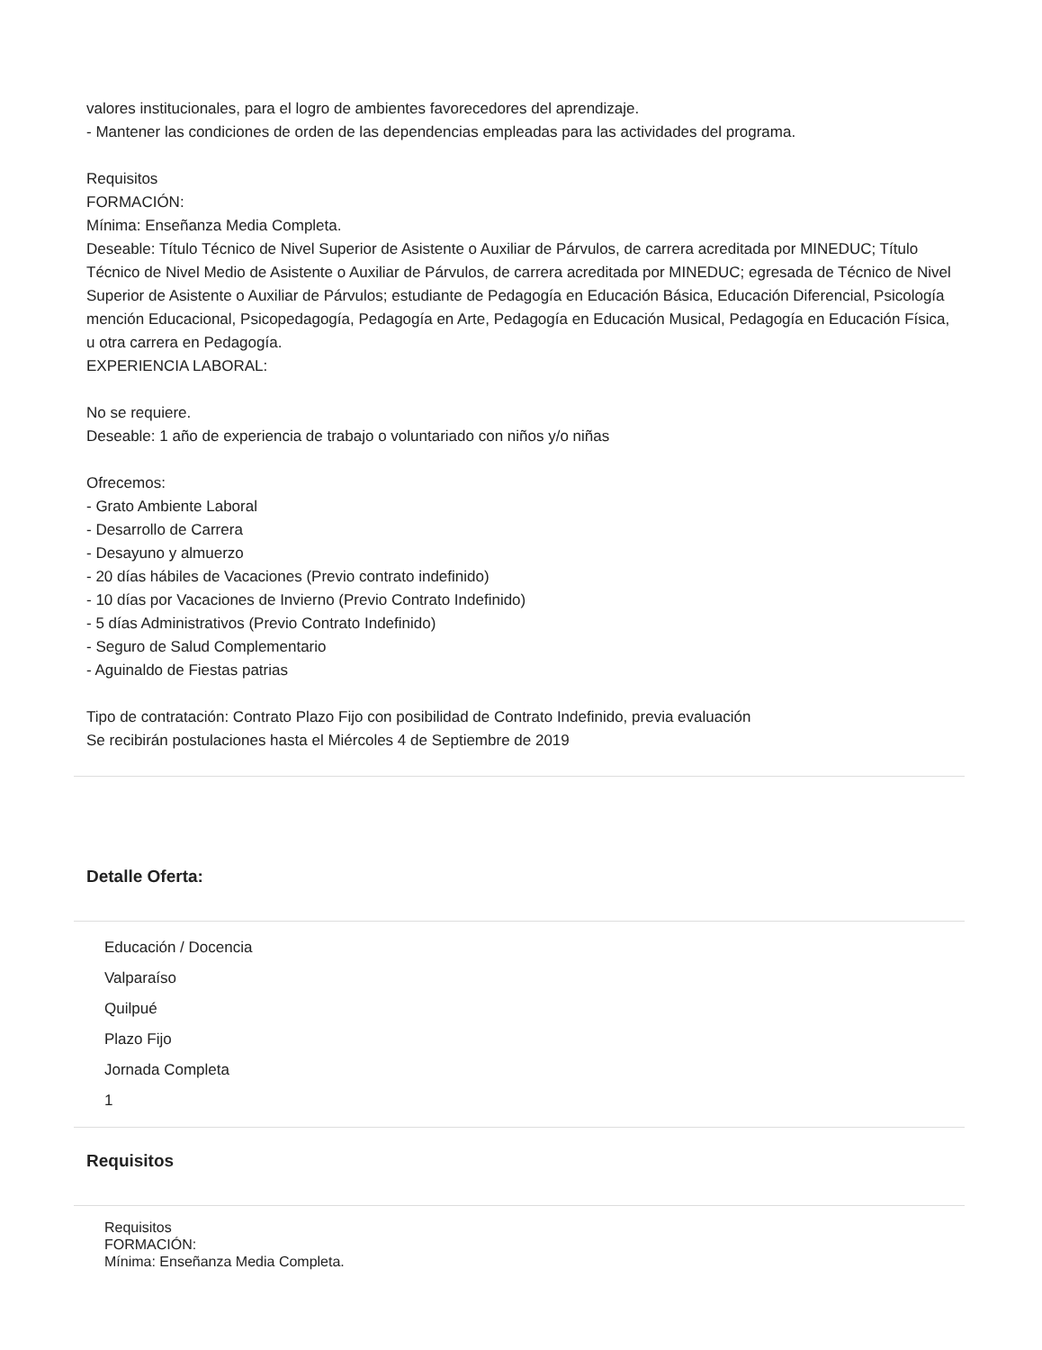valores institucionales, para el logro de ambientes favorecedores del aprendizaje.
- Mantener las condiciones de orden de las dependencias empleadas para las actividades del programa.
Requisitos
FORMACIÓN:
Mínima: Enseñanza Media Completa.
Deseable: Título Técnico de Nivel Superior de Asistente o Auxiliar de Párvulos, de carrera acreditada por MINEDUC; Título Técnico de Nivel Medio de Asistente o Auxiliar de Párvulos, de carrera acreditada por MINEDUC; egresada de Técnico de Nivel Superior de Asistente o Auxiliar de Párvulos; estudiante de Pedagogía en Educación Básica, Educación Diferencial, Psicología mención Educacional, Psicopedagogía, Pedagogía en Arte, Pedagogía en Educación Musical, Pedagogía en Educación Física, u otra carrera en Pedagogía.
EXPERIENCIA LABORAL:
No se requiere.
Deseable: 1 año de experiencia de trabajo o voluntariado con niños y/o niñas
Ofrecemos:
- Grato Ambiente Laboral
- Desarrollo de Carrera
- Desayuno y almuerzo
- 20 días hábiles de Vacaciones (Previo contrato indefinido)
- 10 días por Vacaciones de Invierno (Previo Contrato Indefinido)
- 5 días Administrativos (Previo Contrato Indefinido)
- Seguro de Salud Complementario
- Aguinaldo de Fiestas patrias
Tipo de contratación: Contrato Plazo Fijo con posibilidad de Contrato Indefinido, previa evaluación
Se recibirán postulaciones hasta el Miércoles 4 de Septiembre de 2019
Detalle Oferta:
Educación / Docencia
Valparaíso
Quilpué
Plazo Fijo
Jornada Completa
1
Requisitos
Requisitos
FORMACIÓN:
Mínima: Enseñanza Media Completa.